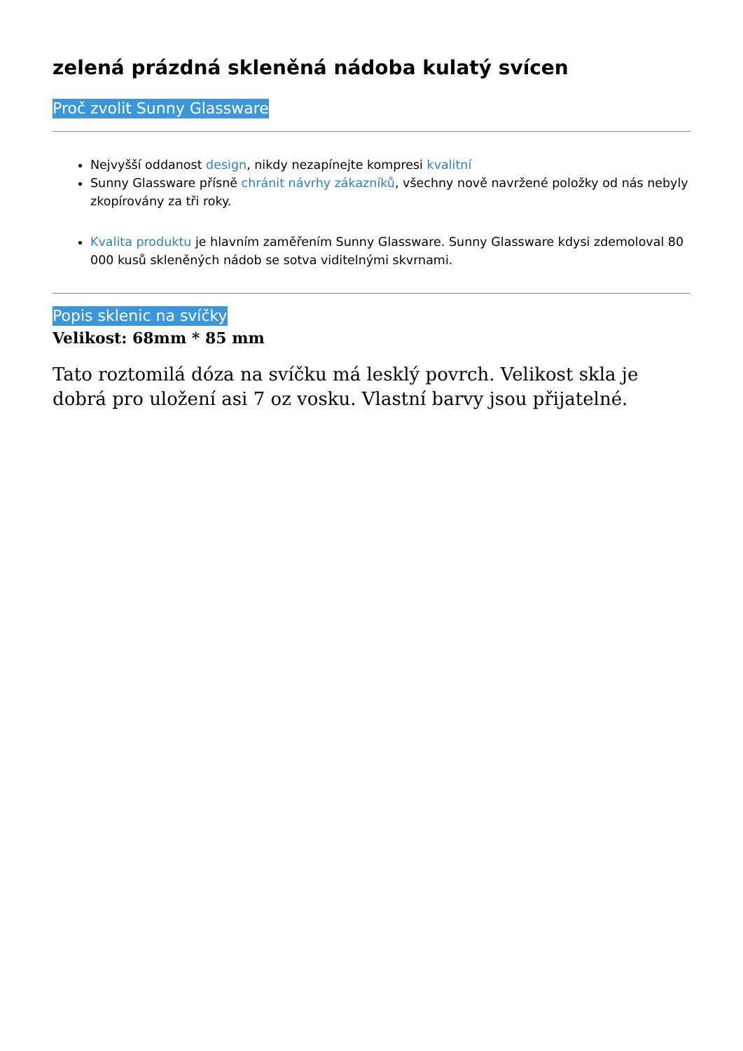zelená prázdná skleněná nádoba kulatý svícen
Proč zvolit Sunny Glassware
Nejvyšší oddanost design, nikdy nezapínejte kompresi kvalitní
Sunny Glassware přísně chránit návrhy zákazníků, všechny nově navržené položky od nás nebyly zkopírovány za tři roky.
Kvalita produktu je hlavním zaměřením Sunny Glassware. Sunny Glassware kdysi zdemoloval 80 000 kusů skleněných nádob se sotva viditelnými skvrnami.
Popis sklenic na svíčky
Velikost: 68mm * 85 mm
Tato roztomilá dóza na svíčku má lesklý povrch. Velikost skla je dobrá pro uložení asi 7 oz vosku. Vlastní barvy jsou přijatelné.